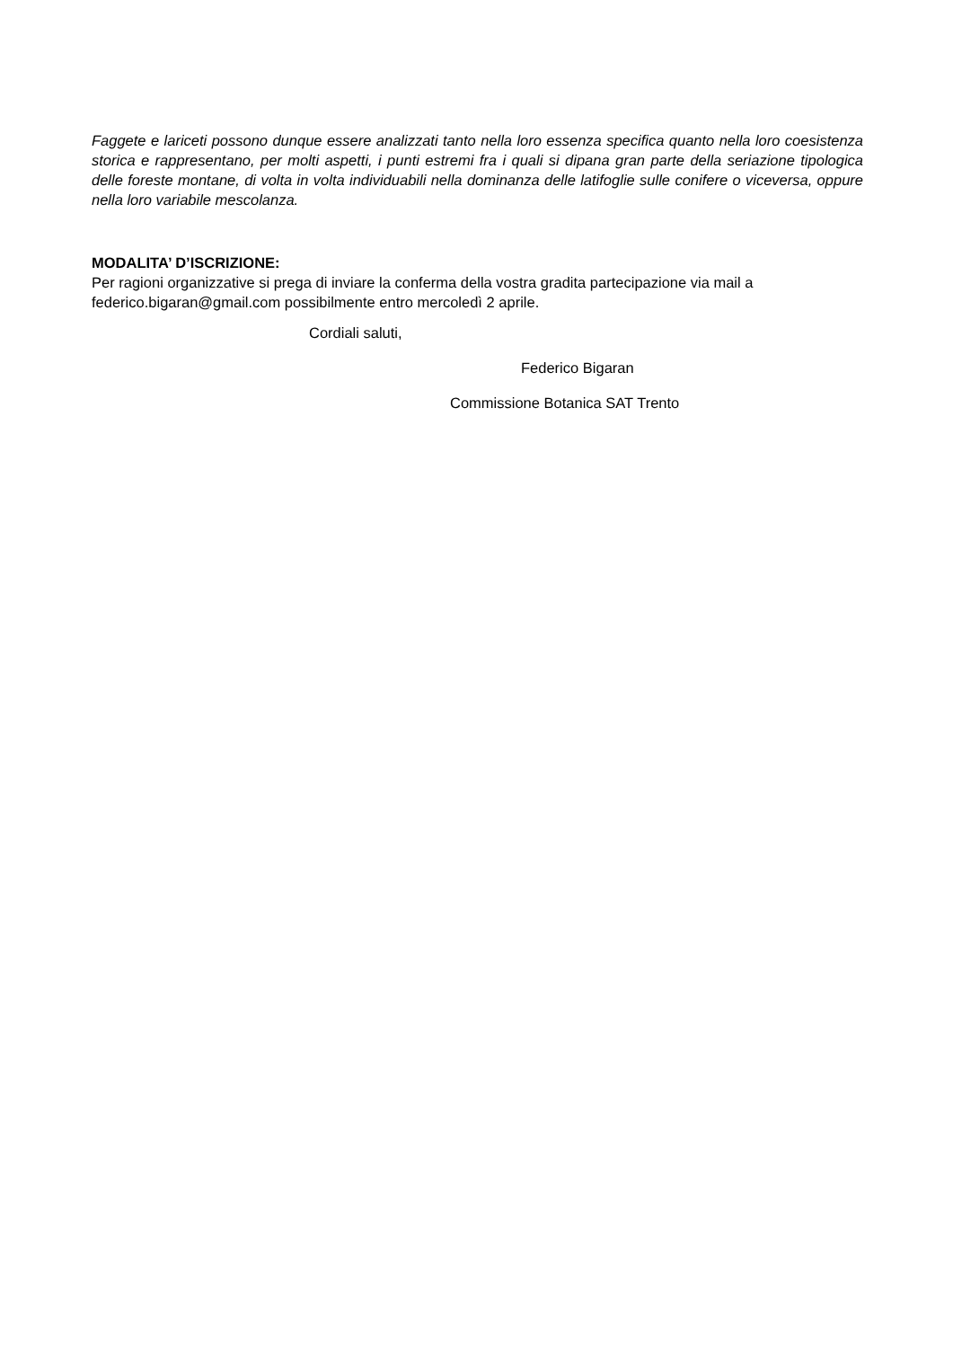Faggete e lariceti possono dunque essere analizzati tanto nella loro essenza specifica quanto nella loro coesistenza storica e rappresentano, per molti aspetti, i punti estremi fra i quali si dipana gran parte della seriazione tipologica delle foreste montane, di volta in volta individuabili nella dominanza delle latifoglie sulle conifere o viceversa, oppure nella loro variabile mescolanza.
MODALITA’ D’ISCRIZIONE:
Per ragioni organizzative si prega di inviare la conferma della vostra gradita partecipazione via mail a federico.bigaran@gmail.com possibilmente entro mercoledì 2 aprile.
Cordiali saluti,
Federico Bigaran
Commissione Botanica SAT Trento